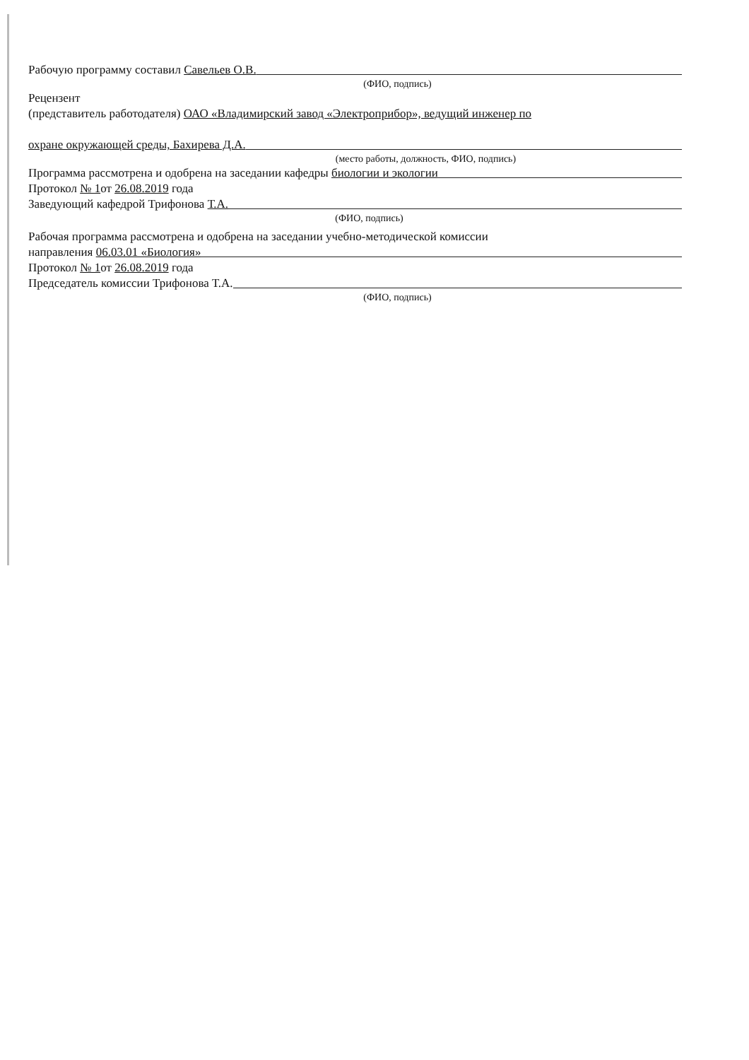Рабочую программу составил Савельев О.В.
(ФИО, подпись)
Рецензент
(представитель работодателя) ОАО «Владимирский завод «Электроприбор», ведущий инженер по
охране окружающей среды, Бахирева Д.А.
(место работы, должность, ФИО, подпись)
Программа рассмотрена и одобрена на заседании кафедры биологии и экологии
Протокол № 1от 26.08.2019 года
Заведующий кафедрой Трифонова Т.А.
(ФИО, подпись)
Рабочая программа рассмотрена и одобрена на заседании учебно-методической комиссии
направления 06.03.01 «Биология»
Протокол № 1от 26.08.2019 года
Председатель комиссии Трифонова Т.А.
(ФИО, подпись)